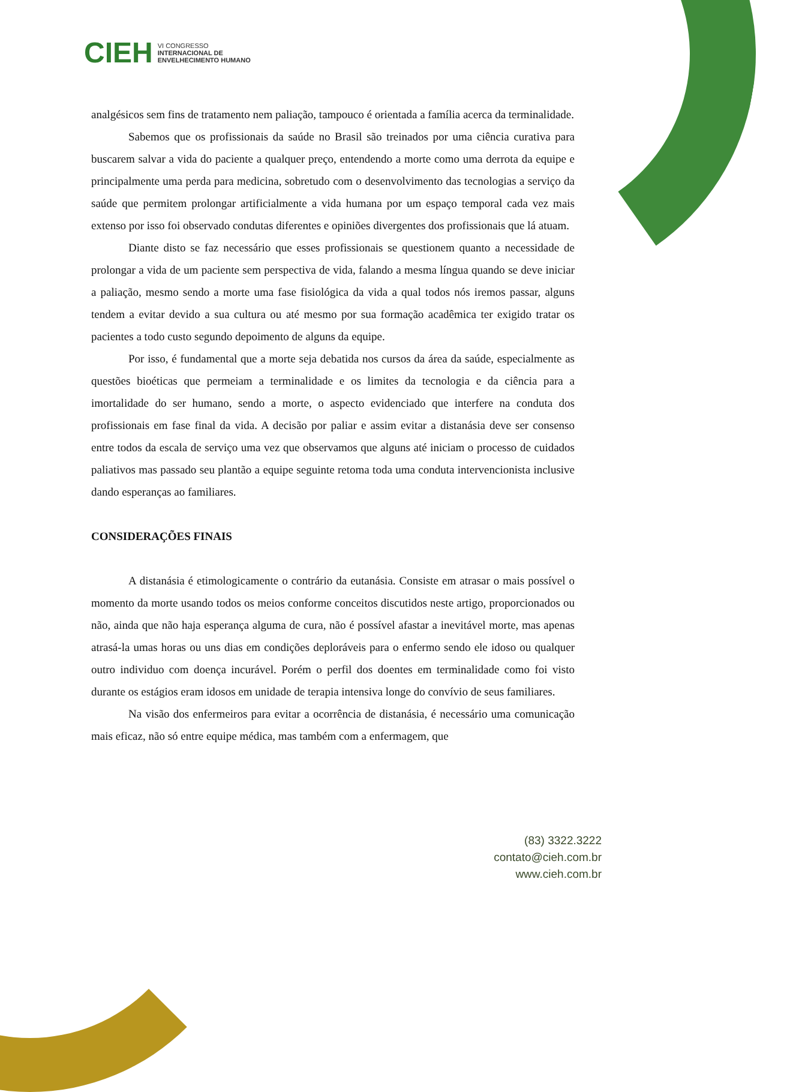CIEH VI CONGRESSO
INTERNACIONAL DE
ENVELHECIMENTO HUMANO
analgésicos sem fins de tratamento nem paliação, tampouco é orientada a família acerca da terminalidade.
Sabemos que os profissionais da saúde no Brasil são treinados por uma ciência curativa para buscarem salvar a vida do paciente a qualquer preço, entendendo a morte como uma derrota da equipe e principalmente uma perda para medicina, sobretudo com o desenvolvimento das tecnologias a serviço da saúde que permitem prolongar artificialmente a vida humana por um espaço temporal cada vez mais extenso por isso foi observado condutas diferentes e opiniões divergentes dos profissionais que lá atuam.
Diante disto se faz necessário que esses profissionais se questionem quanto a necessidade de prolongar a vida de um paciente sem perspectiva de vida, falando a mesma língua quando se deve iniciar a paliação, mesmo sendo a morte uma fase fisiológica da vida a qual todos nós iremos passar, alguns tendem a evitar devido a sua cultura ou até mesmo por sua formação acadêmica ter exigido tratar os pacientes a todo custo segundo depoimento de alguns da equipe.
Por isso, é fundamental que a morte seja debatida nos cursos da área da saúde, especialmente as questões bioéticas que permeiam a terminalidade e os limites da tecnologia e da ciência para a imortalidade do ser humano, sendo a morte, o aspecto evidenciado que interfere na conduta dos profissionais em fase final da vida. A decisão por paliar e assim evitar a distanásia deve ser consenso entre todos da escala de serviço uma vez que observamos que alguns até iniciam o processo de cuidados paliativos mas passado seu plantão a equipe seguinte retoma toda uma conduta intervencionista inclusive dando esperanças ao familiares.
CONSIDERAÇÕES FINAIS
A distanásia é etimologicamente o contrário da eutanásia. Consiste em atrasar o mais possível o momento da morte usando todos os meios conforme conceitos discutidos neste artigo, proporcionados ou não, ainda que não haja esperança alguma de cura, não é possível afastar a inevitável morte, mas apenas atrasá-la umas horas ou uns dias em condições deploráveis para o enfermo sendo ele idoso ou qualquer outro individuo com doença incurável. Porém o perfil dos doentes em terminalidade como foi visto durante os estágios eram idosos em unidade de terapia intensiva longe do convívio de seus familiares.
Na visão dos enfermeiros para evitar a ocorrência de distanásia, é necessário uma comunicação mais eficaz, não só entre equipe médica, mas também com a enfermagem, que
(83) 3322.3222
contato@cieh.com.br
www.cieh.com.br